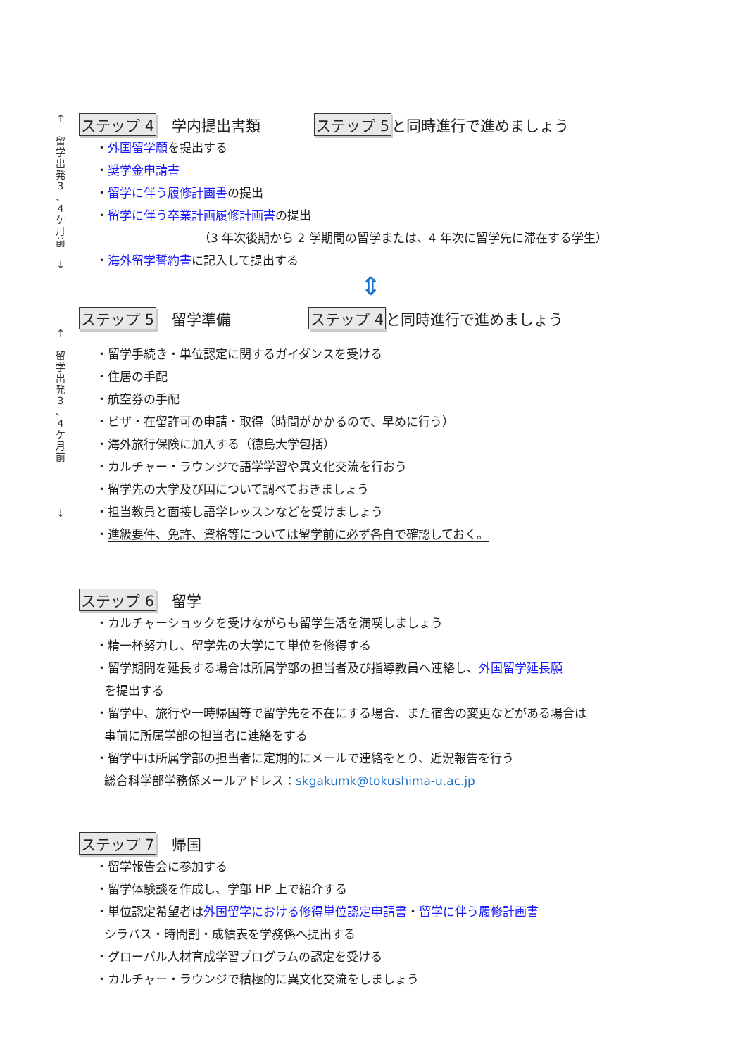↑
留
学
出
発
3
、
4
ケ
月
前
↓
ステップ 4 学内提出書類 ステップ 5 と同時進行で進めましょう
・外国留学願を提出する
・奨学金申請書
・留学に伴う履修計画書の提出
・留学に伴う卒業計画履修計画書の提出
（3 年次後期から 2 学期間の留学または、4 年次に留学先に滞在する学生）
・海外留学誓約書に記入して提出する
⇕
↑
留
学
出
発
3
、
4
ケ
月
前
↓
ステップ 5 留学準備 ステップ 4 と同時進行で進めましょう
・留学手続き・単位認定に関するガイダンスを受ける
・住居の手配
・航空券の手配
・ビザ・在留許可の申請・取得（時間がかかるので、早めに行う）
・海外旅行保険に加入する（徳島大学包括）
・カルチャー・ラウンジで語学学習や異文化交流を行おう
・留学先の大学及び国について調べておきましょう
・担当教員と面接し語学レッスンなどを受けましょう
・進級要件、免許、資格等については留学前に必ず各自で確認しておく。
ステップ 6 留学
・カルチャーショックを受けながらも留学生活を満喫しましょう
・精一杯努力し、留学先の大学にて単位を修得する
・留学期間を延長する場合は所属学部の担当者及び指導教員へ連絡し、外国留学延長願
を提出する
・留学中、旅行や一時帰国等で留学先を不在にする場合、また宿舎の変更などがある場合は
事前に所属学部の担当者に連絡をする
・留学中は所属学部の担当者に定期的にメールで連絡をとり、近況報告を行う
総合科学部学務係メールアドレス：skgakumk@tokushima-u.ac.jp
ステップ 7 帰国
・留学報告会に参加する
・留学体験談を作成し、学部 HP 上で紹介する
・単位認定希望者は外国留学における修得単位認定申請書・留学に伴う履修計画書
シラバス・時間割・成績表を学務係へ提出する
・グローバル人材育成学習プログラムの認定を受ける
・カルチャー・ラウンジで積極的に異文化交流をしましょう